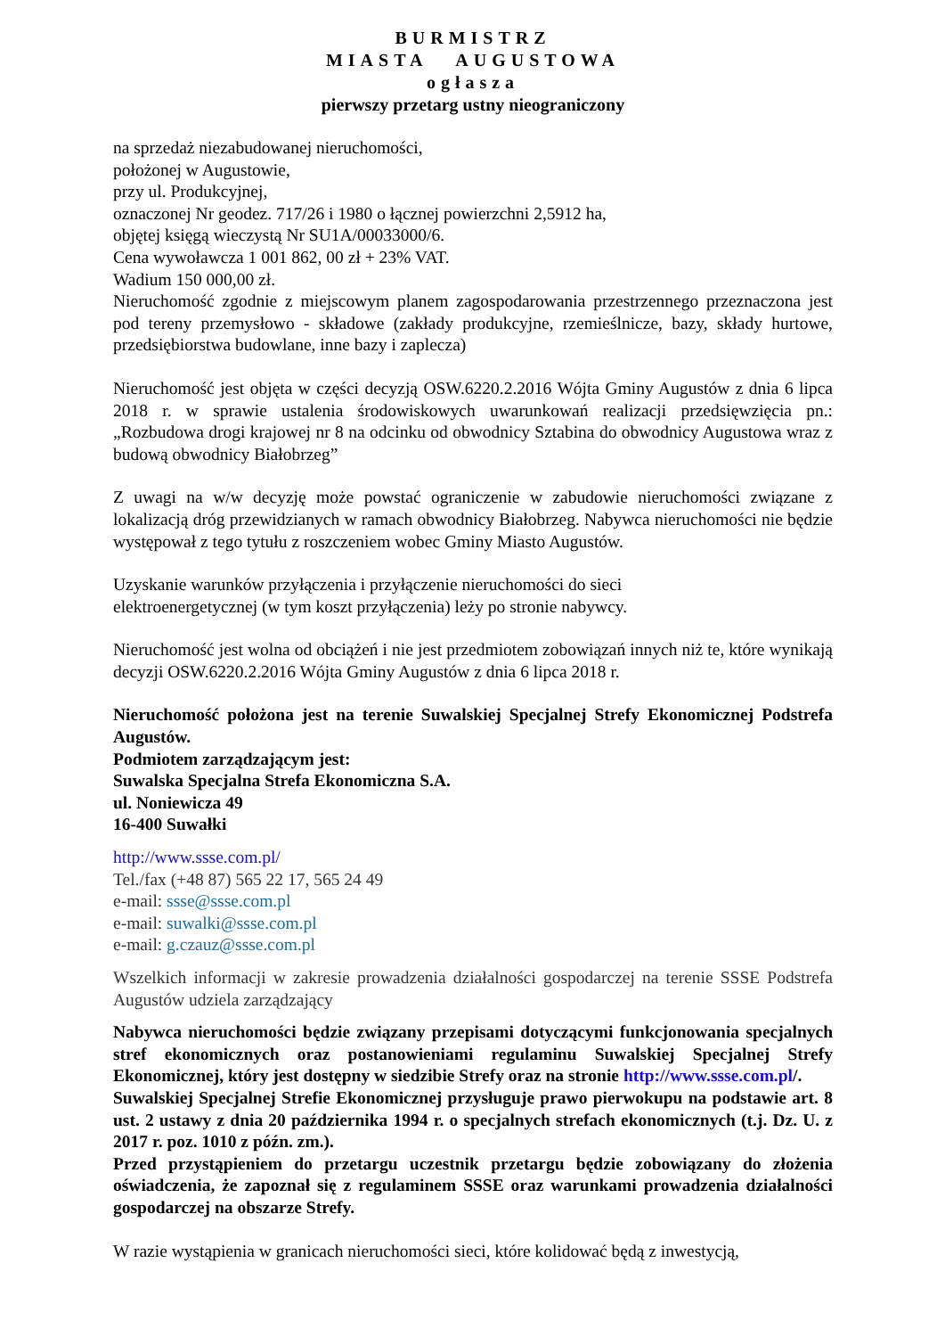BURMISTRZ
MIASTA AUGUSTOWA
ogłasza
pierwszy przetarg ustny nieograniczony
na sprzedaż niezabudowanej nieruchomości,
położonej w Augustowie,
przy ul. Produkcyjnej,
oznaczonej Nr geodez. 717/26 i 1980 o łącznej powierzchni 2,5912 ha,
objętej księgą wieczystą Nr SU1A/00033000/6.
Cena wywoławcza 1 001 862, 00 zł + 23% VAT.
Wadium 150 000,00 zł.
Nieruchomość zgodnie z miejscowym planem zagospodarowania przestrzennego przeznaczona jest pod tereny przemysłowo - składowe (zakłady produkcyjne, rzemieślnicze, bazy, składy hurtowe, przedsiębiorstwa budowlane, inne bazy i zaplecza)
Nieruchomość jest objęta w części decyzją OSW.6220.2.2016 Wójta Gminy Augustów z dnia 6 lipca 2018 r. w sprawie ustalenia środowiskowych uwarunkowań realizacji przedsięwzięcia pn.: „Rozbudowa drogi krajowej nr 8 na odcinku od obwodnicy Sztabina do obwodnicy Augustowa wraz z budową obwodnicy Białobrzeg”
Z uwagi na w/w decyzję może powstać ograniczenie w zabudowie nieruchomości związane z lokalizacją dróg przewidzianych w ramach obwodnicy Białobrzeg. Nabywca nieruchomości nie będzie występował z tego tytułu z roszczeniem wobec Gminy Miasto Augustów.
Uzyskanie warunków przyłączenia i przyłączenie nieruchomości do sieci
elektroenergetycznej (w tym koszt przyłączenia) leży po stronie nabywcy.
Nieruchomość jest wolna od obciążeń i nie jest przedmiotem zobowiązań innych niż te, które wynikają decyzji OSW.6220.2.2016 Wójta Gminy Augustów z dnia 6 lipca 2018 r.
Nieruchomość położona jest na terenie Suwalskiej Specjalnej Strefy Ekonomicznej Podstrefa Augustów.
Podmiotem zarządzającym jest:
Suwalska Specjalna Strefa Ekonomiczna S.A.
ul. Noniewicza 49
16-400 Suwałki
http://www.ssse.com.pl/
Tel./fax (+48 87) 565 22 17, 565 24 49
e-mail: ssse@ssse.com.pl
e-mail: suwalki@ssse.com.pl
e-mail: g.czauz@ssse.com.pl
Wszelkich informacji w zakresie prowadzenia działalności gospodarczej na terenie SSSE Podstrefa Augustów udziela zarządzający
Nabywca nieruchomości będzie związany przepisami dotyczącymi funkcjonowania specjalnych stref ekonomicznych oraz postanowieniami regulaminu Suwalskiej Specjalnej Strefy Ekonomicznej, który jest dostępny w siedzibie Strefy oraz na stronie http://www.ssse.com.pl/.
Suwalskiej Specjalnej Strefie Ekonomicznej przysługuje prawo pierwokupu na podstawie art. 8 ust. 2 ustawy z dnia 20 października 1994 r. o specjalnych strefach ekonomicznych (t.j. Dz. U. z 2017 r. poz. 1010 z późn. zm.).
Przed przystąpieniem do przetargu uczestnik przetargu będzie zobowiązany do złożenia oświadczenia, że zapoznał się z regulaminem SSSE oraz warunkami prowadzenia działalności gospodarczej na obszarze Strefy.
W razie wystąpienia w granicach nieruchomości sieci, które kolidować będą z inwestycją,